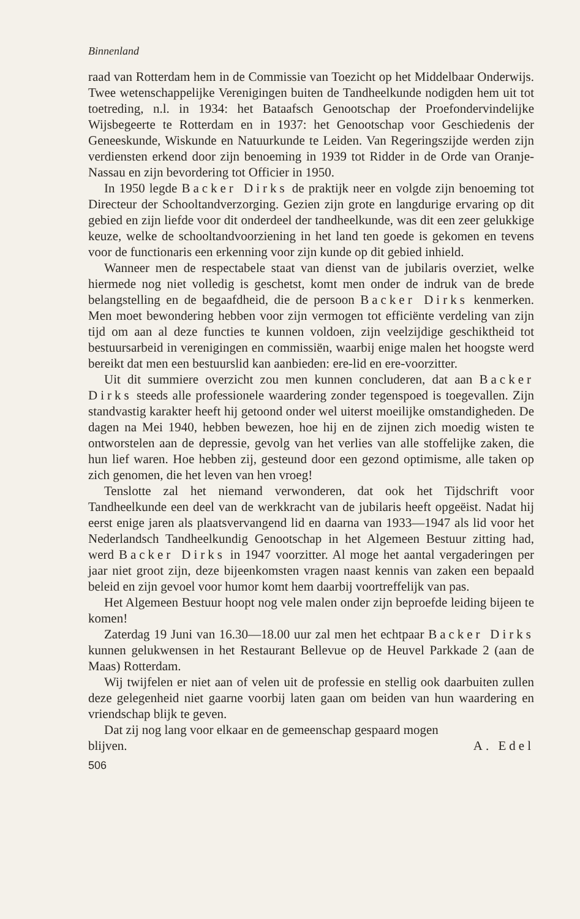Binnenland
raad van Rotterdam hem in de Commissie van Toezicht op het Middelbaar Onderwijs. Twee wetenschappelijke Verenigingen buiten de Tandheelkunde nodigden hem uit tot toetreding, n.l. in 1934: het Bataafsch Genootschap der Proefondervindelijke Wijsbegeerte te Rotterdam en in 1937: het Genootschap voor Geschiedenis der Geneeskunde, Wiskunde en Natuurkunde te Leiden. Van Regeringszijde werden zijn verdiensten erkend door zijn benoeming in 1939 tot Ridder in de Orde van Oranje-Nassau en zijn bevordering tot Officier in 1950.
In 1950 legde Backer Dirks de praktijk neer en volgde zijn benoeming tot Directeur der Schooltandverzorging. Gezien zijn grote en langdurige ervaring op dit gebied en zijn liefde voor dit onderdeel der tandheelkunde, was dit een zeer gelukkige keuze, welke de schooltandvoorziening in het land ten goede is gekomen en tevens voor de functionaris een erkenning voor zijn kunde op dit gebied inhield.
Wanneer men de respectabele staat van dienst van de jubilaris overziet, welke hiermede nog niet volledig is geschetst, komt men onder de indruk van de brede belangstelling en de begaafdheid, die de persoon Backer Dirks kenmerken. Men moet bewondering hebben voor zijn vermogen tot efficiënte verdeling van zijn tijd om aan al deze functies te kunnen voldoen, zijn veelzijdige geschiktheid tot bestuursarbeid in verenigingen en commissiën, waarbij enige malen het hoogste werd bereikt dat men een bestuurslid kan aanbieden: ere-lid en ere-voorzitter.
Uit dit summiere overzicht zou men kunnen concluderen, dat aan Backer Dirks steeds alle professionele waardering zonder tegenspoed is toegevallen. Zijn standvastig karakter heeft hij getoond onder wel uiterst moeilijke omstandigheden. De dagen na Mei 1940, hebben bewezen, hoe hij en de zijnen zich moedig wisten te ontworstelen aan de depressie, gevolg van het verlies van alle stoffelijke zaken, die hun lief waren. Hoe hebben zij, gesteund door een gezond optimisme, alle taken op zich genomen, die het leven van hen vroeg!
Tenslotte zal het niemand verwonderen, dat ook het Tijdschrift voor Tandheelkunde een deel van de werkkracht van de jubilaris heeft opgeëist. Nadat hij eerst enige jaren als plaatsvervangend lid en daarna van 1933—1947 als lid voor het Nederlandsch Tandheelkundig Genootschap in het Algemeen Bestuur zitting had, werd Backer Dirks in 1947 voorzitter. Al moge het aantal vergaderingen per jaar niet groot zijn, deze bijeenkomsten vragen naast kennis van zaken een bepaald beleid en zijn gevoel voor humor komt hem daarbij voortreffelijk van pas.
Het Algemeen Bestuur hoopt nog vele malen onder zijn beproefde leiding bijeen te komen!
Zaterdag 19 Juni van 16.30—18.00 uur zal men het echtpaar Backer Dirks kunnen gelukwensen in het Restaurant Bellevue op de Heuvel Parkkade 2 (aan de Maas) Rotterdam.
Wij twijfelen er niet aan of velen uit de professie en stellig ook daarbuiten zullen deze gelegenheid niet gaarne voorbij laten gaan om beiden van hun waardering en vriendschap blijk te geven.
Dat zij nog lang voor elkaar en de gemeenschap gespaard mogen
blijven. A. Edel
506